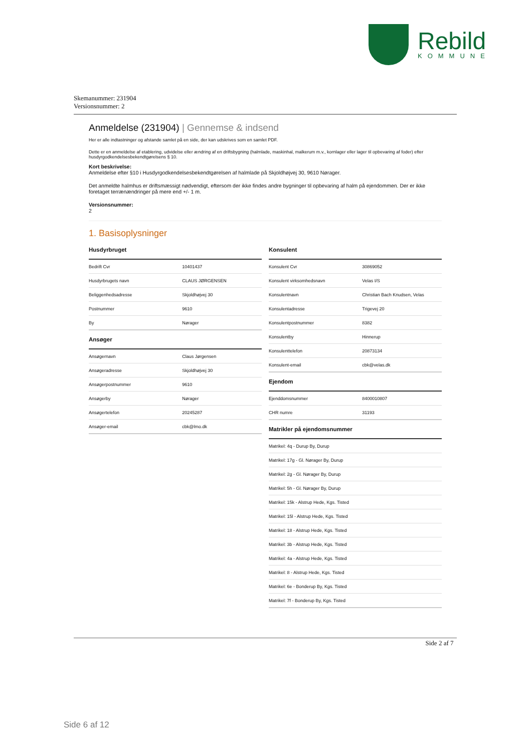Rebild
KOMMUNE
Skemanummer: 231904
Versionsnummer: 2
Anmeldelse (231904) | Gennemse & indsend
Her er alle indtastninger og afstande samlet på en side, der kan udskrives som en samlet PDF.
Dette er en anmeldelse af etablering, udvidelse eller ændring af en driftsbygning (halmlade, maskinhal, malkerum m.v., kornlager eller lager til opbevaring af foder) efter husdyrgodkendelsesbekendtgørelsens § 10.
Kort beskrivelse:
Anmeldelse efter §10 i Husdyrgodkendelsesbekendtgørelsen af halmlade på Skjoldhøjvej 30, 9610 Nørager.
Det anmeldte halmhus er driftsmæssigt nødvendigt, eftersom der ikke findes andre bygninger til opbevaring af halm på ejendommen. Der er ikke foretaget terrænændringer på mere end +/- 1 m.
Versionsnummer:
2
1. Basisoplysninger
Husdyrbruget
| Bedrift Cvr | 10401437 |
| Husdyrbrugets navn | CLAUS JØRGENSEN |
| Beliggenhedsadresse | Skjoldhøjvej 30 |
| Postnummer | 9610 |
| By | Nørager |
Ansøger
| Ansøgernavn | Claus Jørgensen |
| Ansøgeradresse | Skjoldhøjvej 30 |
| Ansøgerpostnummer | 9610 |
| Ansøgerby | Nørager |
| Ansøgertelefon | 20245287 |
| Ansøger-email | cbk@lmo.dk |
Konsulent
| Konsulent Cvr | 30869052 |
| Konsulent virksomhedsnavn | Velas I/S |
| Konsulentnavn | Christian Bach Knudsen, Velas |
| Konsulentadresse | Trigevej 20 |
| Konsulentpostnummer | 8382 |
| Konsulentby | Hinnerup |
| Konsulenttelefon | 20873134 |
| Konsulent-email | cbk@velas.dk |
Ejendom
| Ejenddomsnummer | 8400010807 |
| CHR numre | 31193 |
Matrikler på ejendomsnummer
| Matrikel: 4q - Durup By, Durup |
| Matrikel: 17g - Gl. Nørager By, Durup |
| Matrikel: 2g - Gl. Nørager By, Durup |
| Matrikel: 5h - Gl. Nørager By, Durup |
| Matrikel: 15k - Alstrup Hede, Kgs. Tisted |
| Matrikel: 15l - Alstrup Hede, Kgs. Tisted |
| Matrikel: 18 - Alstrup Hede, Kgs. Tisted |
| Matrikel: 3b - Alstrup Hede, Kgs. Tisted |
| Matrikel: 4a - Alstrup Hede, Kgs. Tisted |
| Matrikel: 8 - Alstrup Hede, Kgs. Tisted |
| Matrikel: 6e - Bonderup By, Kgs. Tisted |
| Matrikel: 7f - Bonderup By, Kgs. Tisted |
Side 2 af 7
Side 6 af 12